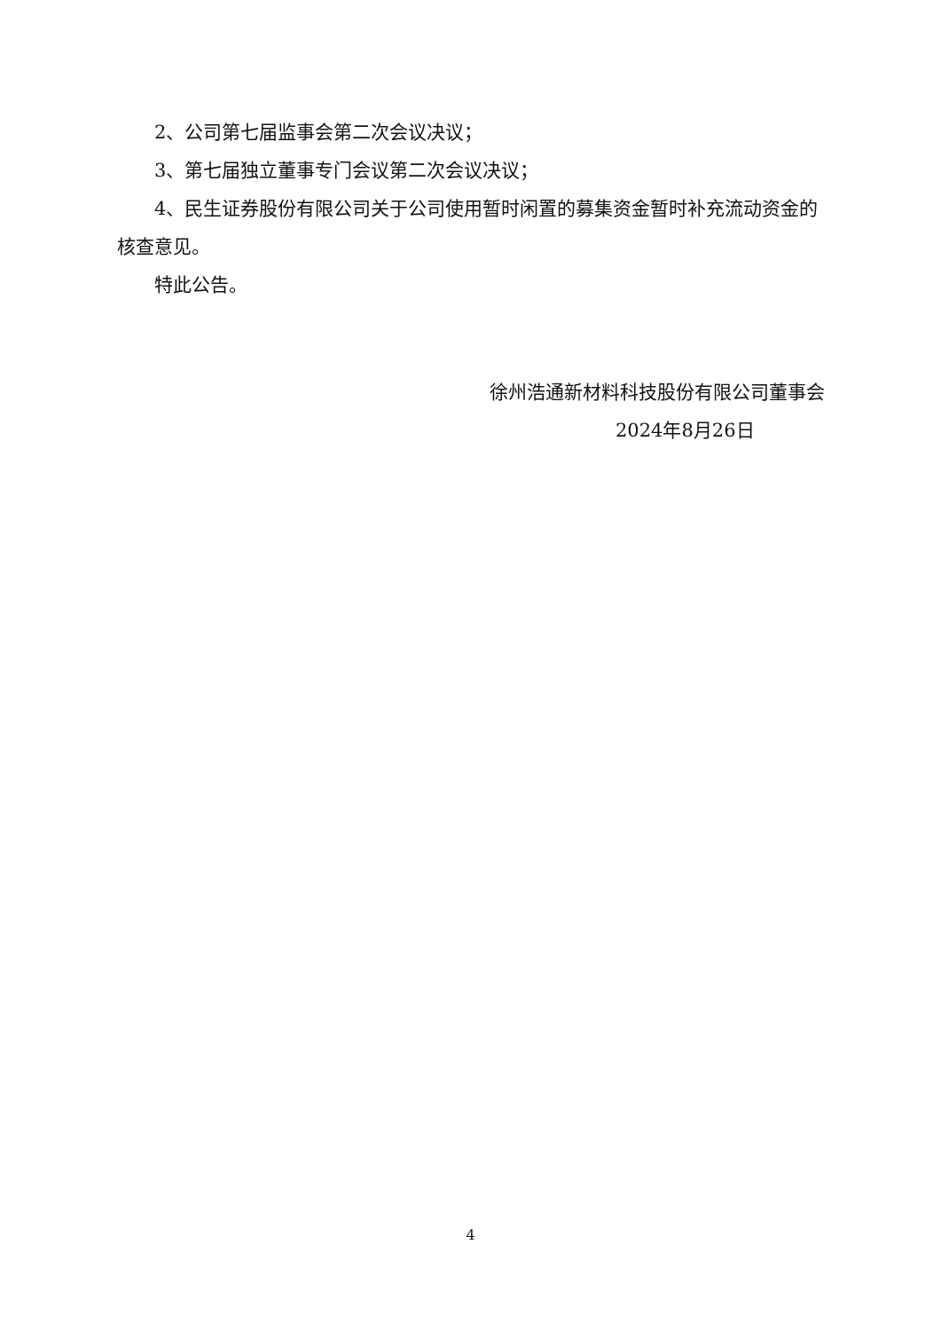2、公司第七届监事会第二次会议决议；
3、第七届独立董事专门会议第二次会议决议；
4、民生证券股份有限公司关于公司使用暂时闲置的募集资金暂时补充流动资金的核查意见。
特此公告。
徐州浩通新材料科技股份有限公司董事会
2024年8月26日
4